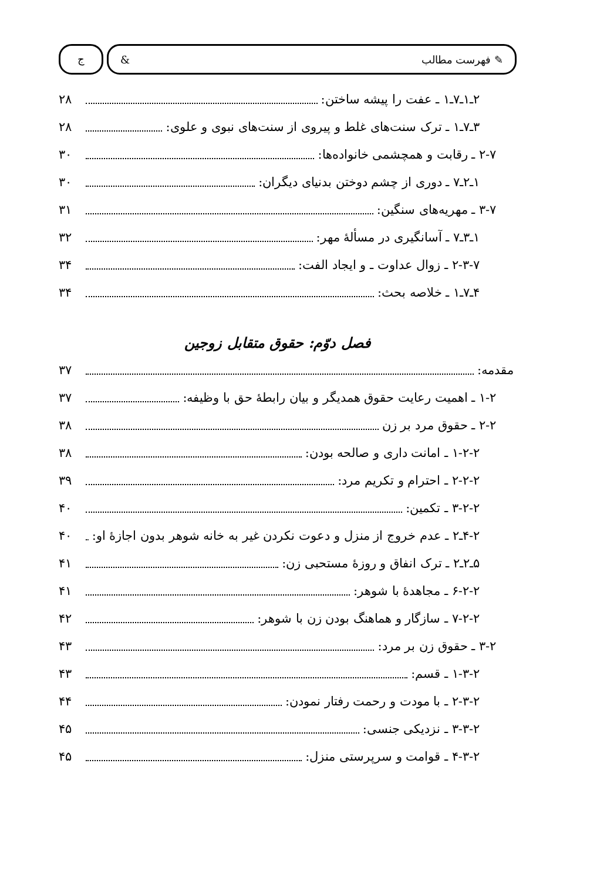✎ فهرست مطالب &
ج
۲ـ۱ـ۷ـ۱ ـ عفت را پیشه ساختن: ۲۸
۳ـ۷ـ۱ ـ ترک سنت‌های غلط و پیروی از سنت‌های نبوی و علوی: ۲۸
۲-۷ ـ رقابت و همچشمی خانواده‌ها: ۳۰
۱ـ۲ـ۷ ـ دوری از چشم دوختن بدنیای دیگران: ۳۰
۳-۷ ـ مهریه‌های سنگین: ۳۱
۱ـ۳ـ۷ ـ آسانگیری در مسألهٔ مهر: ۳۲
۲-۳-۷ ـ زوال عداوت ـ و ایجاد الفت: ۳۴
۴ـ۷ـ۱ ـ خلاصه بحث: ۳۴
فصل دوّم: حقوق متقابل زوجین
مقدمه: ۳۷
۱-۲ ـ اهمیت رعایت حقوق همدیگر و بیان رابطهٔ حق با وظیفه: ۳۷
۲-۲ ـ حقوق مرد بر زن ۳۸
۱-۲-۲ ـ امانت داری و صالحه بودن: ۳۸
۲-۲-۲ ـ احترام و تکریم مرد: ۳۹
۳-۲-۲ ـ تکمین: ۴۰
۴-۲ـ۲ ـ عدم خروج از منزل و دعوت نکردن غیر به خانه شوهر بدون اجازهٔ او: ۴۰
۵ـ۲ـ۲ ـ ترک انفاق و روزهٔ مستحبی زن: ۴۱
۶-۲-۲ ـ مجاهدهٔ با شوهر: ۴۱
۷-۲-۲ ـ سازگار و هماهنگ بودن زن با شوهر: ۴۲
۳-۲ ـ حقوق زن بر مرد: ۴۳
۱-۳-۲ ـ قسم: ۴۳
۲-۳-۲ ـ با مودت و رحمت رفتار نمودن: ۴۴
۳-۳-۲ ـ نزدیکی جنسی: ۴۵
۴-۳-۲ ـ قوامت و سرپرستی منزل: ۴۵